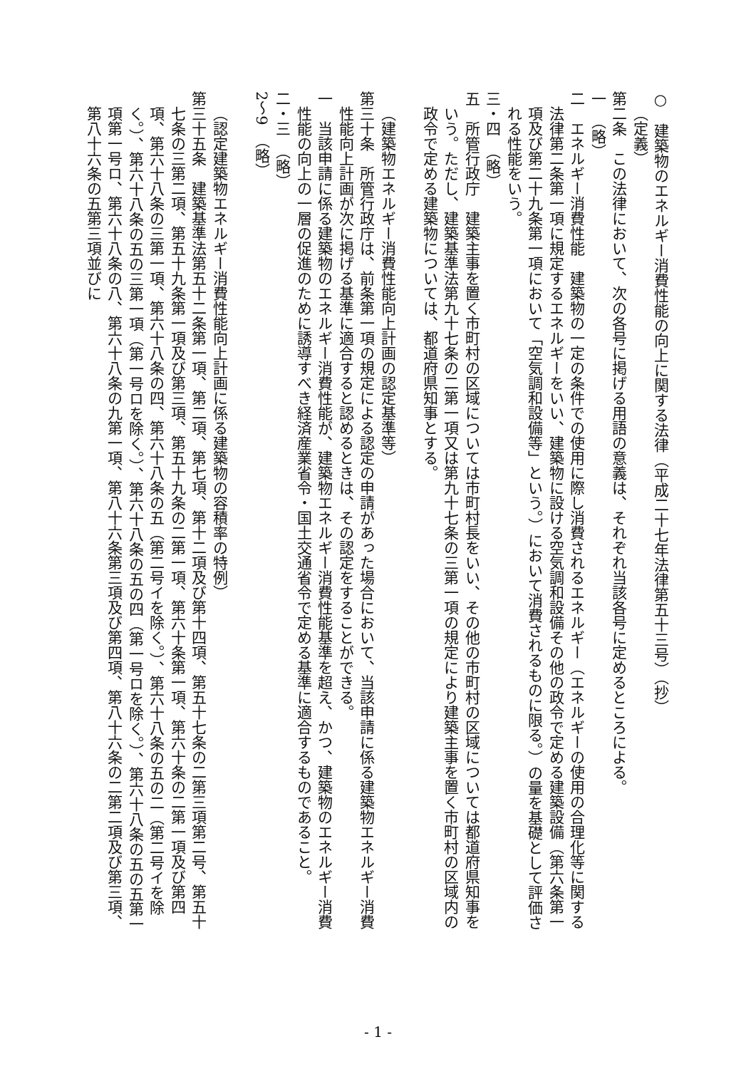○　建築物のエネルギー消費性能の向上に関する法律（平成二十七年法律第五十三号）（抄）
（定義）
第二条　この法律において、次の各号に掲げる用語の意義は、それぞれ当該各号に定めるところによる。
一　（略）
二　エネルギー消費性能　建築物の一定の条件での使用に際し消費されるエネルギー（エネルギーの使用の合理化等に関する法律第二条第一項に規定するエネルギーをいい、建築物に設ける空気調和設備その他の政令で定める建築設備（第六条第一項及び第二十九条第一項において「空気調和設備等」という。）において消費されるものに限る。）の量を基礎として評価される性能をいう。
三・四　（略）
五　所管行政庁　建築主事を置く市町村の区域については市町村長をいい、その他の市町村の区域については都道府県知事をいう。ただし、建築基準法第九十七条の二第一項又は第九十七条の三第一項の規定により建築主事を置く市町村の区域内の政令で定める建築物については、都道府県知事とする。
　
（建築物エネルギー消費性能向上計画の認定基準等）
第三十条　所管行政庁は、前条第一項の規定による認定の申請があった場合において、当該申請に係る建築物エネルギー消費性能向上計画が次に掲げる基準に適合すると認めるときは、その認定をすることができる。
一　当該申請に係る建築物のエネルギー消費性能が、建築物エネルギー消費性能基準を超え、かつ、建築物のエネルギー消費性能の向上の一層の促進のために誘導すべき経済産業省令・国土交通省令で定める基準に適合するものであること。
二・三　（略）
2～9　（略）
　
（認定建築物エネルギー消費性能向上計画に係る建築物の容積率の特例）
第三十五条　建築基準法第五十二条第一項、第二項、第七項、第十二項及び第十四項、第五十七条の二第三項第二号、第五十七条の三第二項、第五十九条第一項及び第三項、第五十九条の二第一項、第六十条第一項、第六十条の二第一項及び第四項、第六十八条の三第一項、第六十八条の四、第六十八条の五（第二号イを除く。）、第六十八条の五の二（第二号イを除く。）、第六十八条の五の三第一項（第一号ロを除く。）、第六十八条の五の四（第一号ロを除く。）、第六十八条の五の五第一項第一号ロ、第六十八条の八、第六十八条の九第一項、第八十六条第三項及び第四項、第八十六条の二第二項及び第三項、第八十六条の五第三項並びに
- 1 -